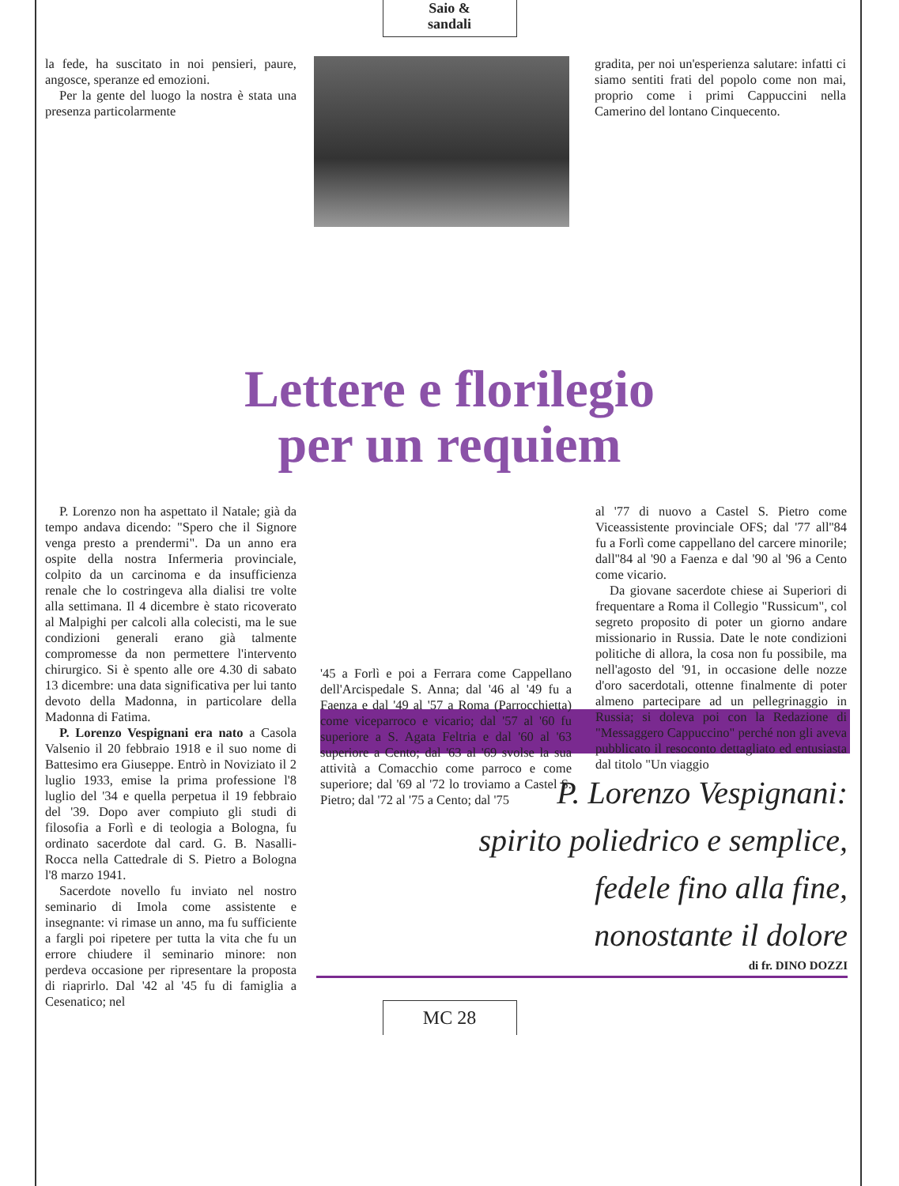Saio &
sandali
la fede, ha suscitato in noi pensieri, paure, angosce, speranze ed emozioni.
Per la gente del luogo la nostra è stata una presenza particolarmente
gradita, per noi un'esperienza salutare: infatti ci siamo sentiti frati del popolo come non mai, proprio come i primi Cappuccini nella Camerino del lontano Cinquecento.
Lettere e florilegio
per un requiem
P. Lorenzo non ha aspettato il Natale; già da tempo andava dicendo: "Spero che il Signore venga presto a prendermi". Da un anno era ospite della nostra Infermeria provinciale, colpito da un carcinoma e da insufficienza renale che lo costringeva alla dialisi tre volte alla settimana. Il 4 dicembre è stato ricoverato al Malpighi per calcoli alla colecisti, ma le sue condizioni generali erano già talmente compromesse da non permettere l'intervento chirurgico. Si è spento alle ore 4.30 di sabato 13 dicembre: una data significativa per lui tanto devoto della Madonna, in particolare della Madonna di Fatima.
P. Lorenzo Vespignani era nato a Casola Valsenio il 20 febbraio 1918 e il suo nome di Battesimo era Giuseppe. Entrò in Noviziato il 2 luglio 1933, emise la prima professione l'8 luglio del '34 e quella perpetua il 19 febbraio del '39. Dopo aver compiuto gli studi di filosofia a Forlì e di teologia a Bologna, fu ordinato sacerdote dal card. G. B. Nasalli-Rocca nella Cattedrale di S. Pietro a Bologna l'8 marzo 1941.
Sacerdote novello fu inviato nel nostro seminario di Imola come assistente e insegnante: vi rimase un anno, ma fu sufficiente a fargli poi ripetere per tutta la vita che fu un errore chiudere il seminario minore: non perdeva occasione per ripresentare la proposta di riaprirlo. Dal '42 al '45 fu di famiglia a Cesenatico; nel
'45 a Forlì e poi a Ferrara come Cappellano dell'Arcispedale S. Anna; dal '46 al '49 fu a Faenza e dal '49 al '57 a Roma (Parrocchietta) come viceparroco e vicario; dal '57 al '60 fu superiore a S. Agata Feltria e dal '60 al '63 superiore a Cento; dal '63 al '69 svolse la sua attività a Comacchio come parroco e come superiore; dal '69 al '72 lo troviamo a Castel S. Pietro; dal '72 al '75 a Cento; dal '75
al '77 di nuovo a Castel S. Pietro come Viceassistente provinciale OFS; dal '77 all''84 fu a Forlì come cappellano del carcere minorile; dall''84 al '90 a Faenza e dal '90 al '96 a Cento come vicario.
Da giovane sacerdote chiese ai Superiori di frequentare a Roma il Collegio "Russicum", col segreto proposito di poter un giorno andare missionario in Russia. Date le note condizioni politiche di allora, la cosa non fu possibile, ma nell'agosto del '91, in occasione delle nozze d'oro sacerdotali, ottenne finalmente di poter almeno partecipare ad un pellegrinaggio in Russia; si doleva poi con la Redazione di "Messaggero Cappuccino" perché non gli aveva pubblicato il resoconto dettagliato ed entusiasta dal titolo "Un viaggio
P. Lorenzo Vespignani:
spirito poliedrico e semplice,
fedele fino alla fine,
nonostante il dolore
di fr. DINO DOZZI
MC 28